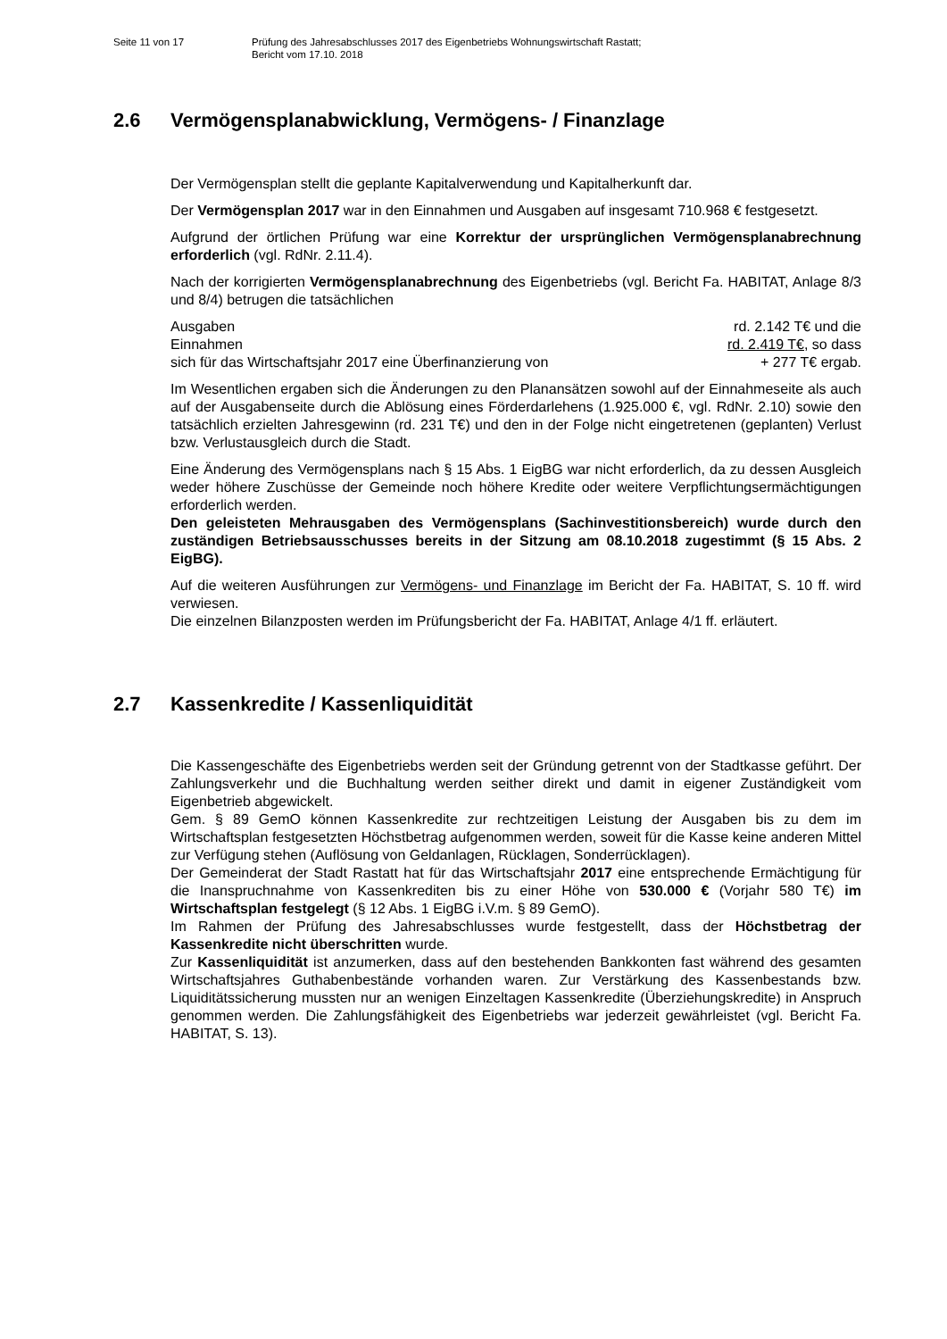Seite 11 von 17 Prüfung des Jahresabschlusses 2017 des Eigenbetriebs Wohnungswirtschaft Rastatt;
Bericht vom 17.10. 2018
2.6 Vermögensplanabwicklung, Vermögens- / Finanzlage
Der Vermögensplan stellt die geplante Kapitalverwendung und Kapitalherkunft dar.
Der Vermögensplan 2017 war in den Einnahmen und Ausgaben auf insgesamt 710.968 € festgesetzt.
Aufgrund der örtlichen Prüfung war eine Korrektur der ursprünglichen Vermögens­planabrechnung erforderlich (vgl. RdNr. 2.11.4).
Nach der korrigierten Vermögensplanabrechnung des Eigenbetriebs (vgl. Bericht Fa. HABITAT, Anlage 8/3 und 8/4) betrugen die tatsächlichen
Ausgaben rd. 2.142 T€ und die
Einnahmen rd. 2.419 T€, so dass
sich für das Wirtschaftsjahr 2017 eine Überfinanzierung von + 277 T€ ergab.
Im Wesentlichen ergaben sich die Änderungen zu den Planansätzen sowohl auf der Einnahmeseite als auch auf der Ausgabenseite durch die Ablösung eines Förderdarle­hens (1.925.000 €, vgl. RdNr. 2.10) sowie den tatsächlich erzielten Jahresgewinn (rd. 231 T€) und den in der Folge nicht eingetretenen (geplanten) Verlust bzw. Verlustaus­gleich durch die Stadt.
Eine Änderung des Vermögensplans nach § 15 Abs. 1 EigBG war nicht erforderlich, da zu dessen Ausgleich weder höhere Zuschüsse der Gemeinde noch höhere Kredite oder weitere Verpflichtungsermächtigungen erforderlich werden.
Den geleisteten Mehrausgaben des Vermögensplans (Sachinvestitionsbereich) wurde durch den zuständigen Betriebsausschusses bereits in der Sitzung am 08.10.2018 zugestimmt (§ 15 Abs. 2 EigBG).
Auf die weiteren Ausführungen zur Vermögens- und Finanzlage im Bericht der Fa. HABITAT, S. 10 ff. wird verwiesen.
Die einzelnen Bilanzposten werden im Prüfungsbericht der Fa. HABITAT, Anlage 4/1 ff. erläutert.
2.7 Kassenkredite / Kassenliquidität
Die Kassengeschäfte des Eigenbetriebs werden seit der Gründung getrennt von der Stadtkasse geführt. Der Zahlungsverkehr und die Buchhaltung werden seither direkt und damit in eigener Zuständigkeit vom Eigenbetrieb abgewickelt.
Gem. § 89 GemO können Kassenkredite zur rechtzeitigen Leistung der Ausgaben bis zu dem im Wirtschaftsplan festgesetzten Höchstbetrag aufgenommen werden, soweit für die Kasse keine anderen Mittel zur Verfügung stehen (Auflösung von Geldanlagen, Rücklagen, Sonderrücklagen).
Der Gemeinderat der Stadt Rastatt hat für das Wirtschaftsjahr 2017 eine entsprechende Ermächtigung für die Inanspruchnahme von Kassenkrediten bis zu einer Höhe von 530.000 € (Vorjahr 580 T€) im Wirtschaftsplan festgelegt (§ 12 Abs. 1 EigBG i.V.m. § 89 GemO).
Im Rahmen der Prüfung des Jahresabschlusses wurde festgestellt, dass der Höchstbe­trag der Kassenkredite nicht überschritten wurde.
Zur Kassenliquidität ist anzumerken, dass auf den bestehenden Bankkonten fast wäh­rend des gesamten Wirtschaftsjahres Guthabenbestände vorhanden waren. Zur Ver­stärkung des Kassenbestands bzw. Liquiditätssicherung mussten nur an wenigen Ein­zeltagen Kassenkredite (Überziehungskredite) in Anspruch genommen werden. Die Zahlungsfähigkeit des Eigenbetriebs war jederzeit gewährleistet (vgl. Bericht Fa. HABITAT, S. 13).